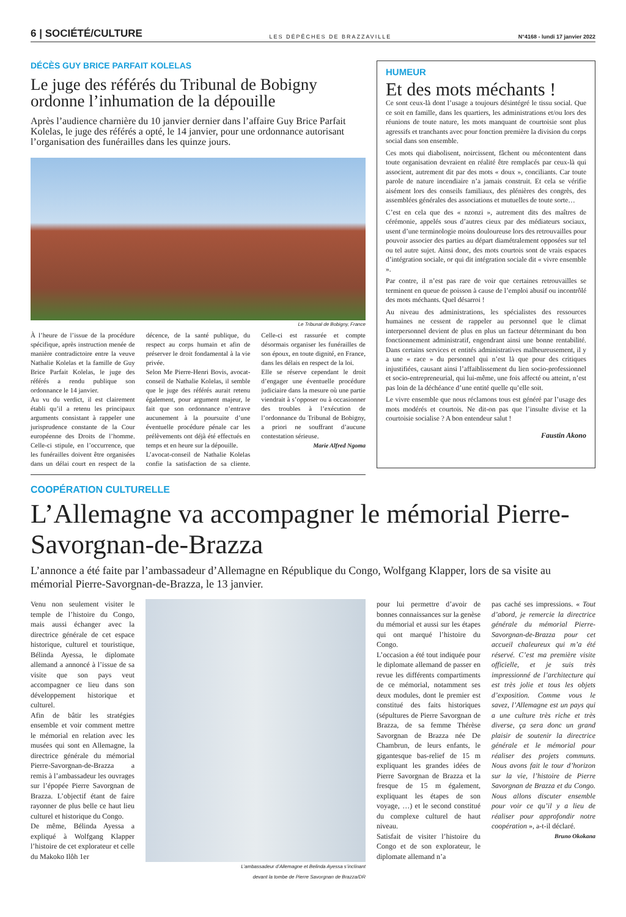6 | SOCIÉTÉ/CULTURE LES DÉPÊCHES DE BRAZZAVILLE N°4168 - lundi 17 janvier 2022
DÉCÈS GUY BRICE PARFAIT KOLELAS
Le juge des référés du Tribunal de Bobigny ordonne l’inhumation de la dépouille
Après l’audience charnière du 10 janvier dernier dans l’affaire Guy Brice Parfait Kolelas, le juge des référés a opté, le 14 janvier, pour une ordonnance autorisant l’organisation des funérailles dans les quinze jours.
Le Tribunal de Bobigny, France
À l’heure de l’issue de la procédure spécifique, après instruction menée de manière contradictoire entre la veuve Nathalie Kolelas et la famille de Guy Brice Parfait Kolelas, le juge des référés a rendu publique son ordonnance le 14 janvier.
Au vu du verdict, il est clairement établi qu’il a retenu les principaux arguments consistant à rappeler une jurisprudence constante de la Cour européenne des Droits de l’homme. Celle-ci stipule, en l’occurrence, que les funérailles doivent être organisées dans un délai court en respect de la décence, de la santé publique, du respect au corps humain et afin de préserver le droit fondamental à la vie privée.
Selon Me Pierre-Henri Bovis, avocat-conseil de Nathalie Kolelas, il semble que le juge des référés aurait retenu également, pour argument majeur, le fait que son ordonnance n’entrave aucunement à la poursuite d’une éventuelle procédure pénale car les prélèvements ont déjà été effectués en temps et en heure sur la dépouille.
L’avocat-conseil de Nathalie Kolelas confie la satisfaction de sa cliente. Celle-ci est rassurée et compte désormais organiser les funérailles de son époux, en toute dignité, en France, dans les délais en respect de la loi.
Elle se réserve cependant le droit d’engager une éventuelle procédure judiciaire dans la mesure où une partie viendrait à s’opposer ou à occasionner des troubles à l’exécution de l’ordonnance du Tribunal de Bobigny, a priori ne souffrant d’aucune contestation sérieuse.
Marie Alfred Ngoma
HUMEUR
Et des mots méchants !
Ce sont ceux-là dont l’usage a toujours désintégré le tissu social. Que ce soit en famille, dans les quartiers, les administrations et/ou lors des réunions de toute nature, les mots manquant de courtoisie sont plus agressifs et tranchants avec pour fonction première la division du corps social dans son ensemble.
Ces mots qui diabolisent, noircissent, fâchent ou mécontentent dans toute organisation devraient en réalité être remplacés par ceux-là qui associent, autrement dit par des mots « doux », conciliants. Car toute parole de nature incendiaire n’a jamais construit. Et cela se vérifie aisément lors des conseils familiaux, des plénières des congrès, des assemblées générales des associations et mutuelles de toute sorte…
C’est en cela que des « nzonzi », autrement dits des maîtres de cérémonie, appelés sous d’autres cieux par des médiateurs sociaux, usent d’une terminologie moins douloureuse lors des retrouvailles pour pouvoir associer des parties au départ diamétralement opposées sur tel ou tel autre sujet. Ainsi donc, des mots courtois sont de vrais espaces d’intégration sociale, or qui dit intégration sociale dit « vivre ensemble ».
Par contre, il n’est pas rare de voir que certaines retrouvailles se terminent en queue de poisson à cause de l’emploi abusif ou incontrôlé des mots méchants. Quel désarroi !
Au niveau des administrations, les spécialistes des ressources humaines ne cessent de rappeler au personnel que le climat interpersonnel devient de plus en plus un facteur déterminant du bon fonctionnement administratif, engendrant ainsi une bonne rentabilité. Dans certains services et entités administratives malheureusement, il y a une « race » du personnel qui n’est là que pour des critiques injustifiées, causant ainsi l’affaiblissement du lien socio-professionnel et socio-entrepreneurial, qui lui-même, une fois affecté ou atteint, n’est pas loin de la déchéance d’une entité quelle qu’elle soit.
Le vivre ensemble que nous réclamons tous est généré par l’usage des mots modérés et courtois. Ne dit-on pas que l’insulte divise et la courtoisie socialise ? A bon entendeur salut !
Faustin Akono
COOPÉRATION CULTURELLE
L’Allemagne va accompagner le mémorial Pierre-Savorgnan-de-Brazza
L’annonce a été faite par l’ambassadeur d’Allemagne en République du Congo, Wolfgang Klapper, lors de sa visite au mémorial Pierre-Savorgnan-de-Brazza, le 13 janvier.
Venu non seulement visiter le temple de l’histoire du Congo, mais aussi échanger avec la directrice générale de cet espace historique, culturel et touristique, Bélinda Ayessa, le diplomate allemand a annoncé à l’issue de sa visite que son pays veut accompagner ce lieu dans son développement historique et culturel.
Afin de bâtir les stratégies ensemble et voir comment mettre le mémorial en relation avec les musées qui sont en Allemagne, la directrice générale du mémorial Pierre-Savorgnan-de-Brazza a remis à l’ambassadeur les ouvrages sur l’épopée Pierre Savorgnan de Brazza. L’objectif étant de faire rayonner de plus belle ce haut lieu culturel et historique du Congo.
De même, Bélinda Ayessa a expliqué à Wolfgang Klapper l’histoire de cet explorateur et celle du Makoko Ilôh 1er
L’ambassadeur d’Allemagne et Belinda Ayessa s’inclinant
devant la tombe de Pierre Savorgnan de Brazza/DR
pour lui permettre d’avoir de bonnes connaissances sur la genèse du mémorial et aussi sur les étapes qui ont marqué l’histoire du Congo.
L’occasion a été tout indiquée pour le diplomate allemand de passer en revue les différents compartiments de ce mémorial, notamment ses deux modules, dont le premier est constitué des faits historiques (sépultures de Pierre Savorgnan de Brazza, de sa femme Thérèse Savorgnan de Brazza née De Chambrun, de leurs enfants, le gigantesque bas-relief de 15 m expliquant les grandes idées de Pierre Savorgnan de Brazza et la fresque de 15 m également, expliquant les étapes de son voyage, …) et le second constitué du complexe culturel de haut niveau.
Satisfait de visiter l’histoire du Congo et de son explorateur, le diplomate allemand n’a
pas caché ses impressions. « Tout d’abord, je remercie la directrice générale du mémorial Pierre-Savorgnan-de-Brazza pour cet accueil chaleureux qui m’a été réservé. C’est ma première visite officielle, et je suis très impressionné de l’architecture qui est très jolie et tous les objets d’exposition. Comme vous le savez, l’Allemagne est un pays qui a une culture très riche et très diverse, ça sera donc un grand plaisir de soutenir la directrice générale et le mémorial pour réaliser des projets communs. Nous avons fait le tour d’horizon sur la vie, l’histoire de Pierre Savorgnan de Brazza et du Congo. Nous allons discuter ensemble pour voir ce qu’il y a lieu de réaliser pour approfondir notre coopération », a-t-il déclaré.
Bruno Okokana